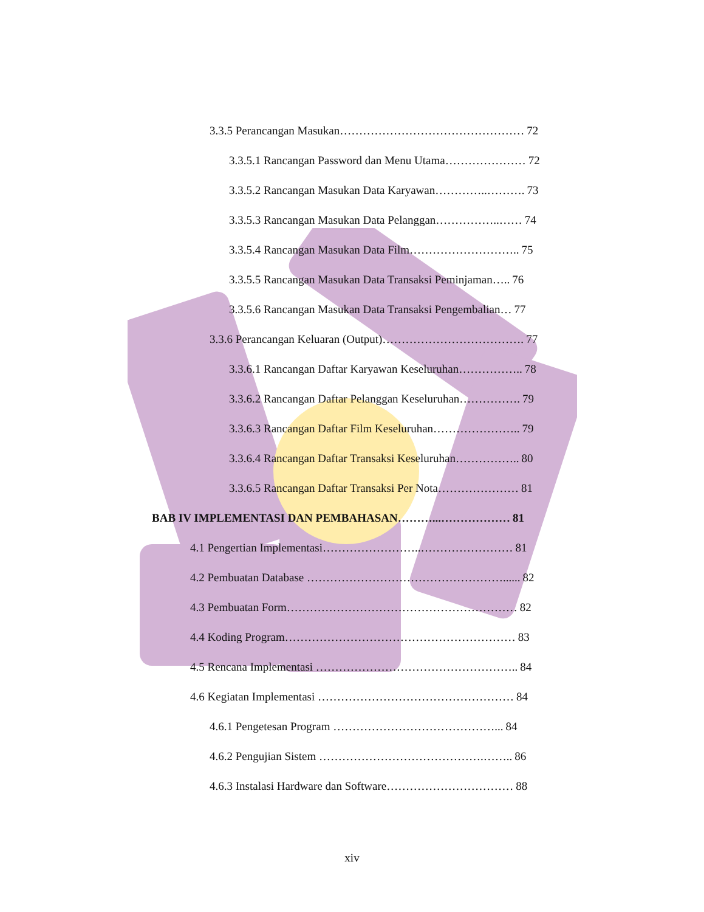3.3.5 Perancangan Masukan………………………………………… 72
3.3.5.1 Rancangan Password dan Menu Utama………………… 72
3.3.5.2 Rancangan Masukan Data Karyawan…………..………. 73
3.3.5.3 Rancangan Masukan Data Pelanggan……………..…… 74
3.3.5.4 Rancangan Masukan Data Film……………………….. 75
3.3.5.5 Rancangan Masukan Data Transaksi Peminjaman….. 76
3.3.5.6 Rancangan Masukan Data Transaksi Pengembalian… 77
3.3.6 Perancangan Keluaran (Output)………………………………. 77
3.3.6.1 Rancangan Daftar Karyawan Keseluruhan…………….. 78
3.3.6.2 Rancangan Daftar Pelanggan Keseluruhan……………. 79
3.3.6.3 Rancangan Daftar Film Keseluruhan………………….. 79
3.3.6.4 Rancangan Daftar Transaksi Keseluruhan…………….. 80
3.3.6.5 Rancangan Daftar Transaksi Per Nota………………… 81
BAB IV IMPLEMENTASI DAN PEMBAHASAN………...……………… 81
4.1 Pengertian Implementasi……………………..…………………… 81
4.2 Pembuatan Database ……………………………………………...... 82
4.3 Pembuatan Form…………………………………………………… 82
4.4 Koding Program…………………………………………………… 83
4.5 Rencana Implementasi …………………………………………….. 84
4.6 Kegiatan Implementasi …………………………………………… 84
4.6.1 Pengetesan Program ……………………………………... 84
4.6.2 Pengujian Sistem …………………………………….…….. 86
4.6.3 Instalasi Hardware dan Software…………………………… 88
xiv